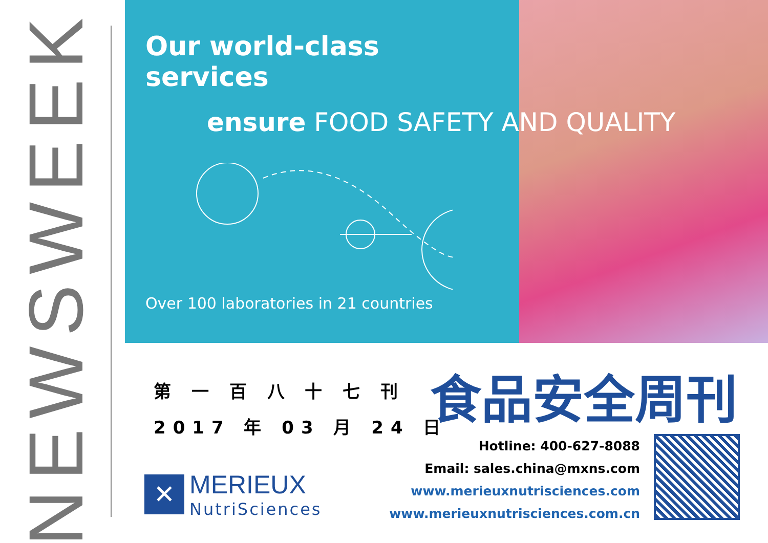NEWSWEEK
Our world-class services
ensure FOOD SAFETY AND QUALITY
Over 100 laboratories in 21 countries
第 一 百 八 十 七 刊
2017 年 03 月 24 日
✕
MERIEUX
NutriSciences
食品安全周刊
Hotline: 400-627-8088
Email: sales.china@mxns.com
www.merieuxnutrisciences.com
www.merieuxnutrisciences.com.cn